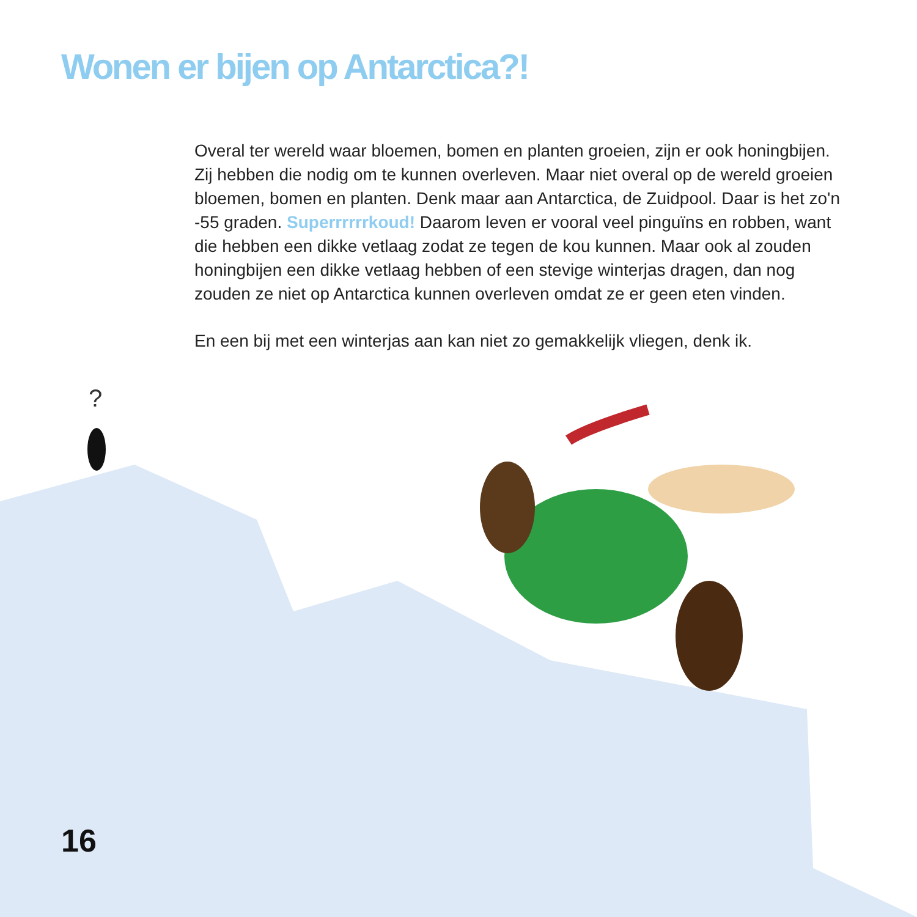?
Wonen er bijen op Antarctica?!
Overal ter wereld waar bloemen, bomen en planten groeien, zijn er ook honingbijen. Zij hebben die nodig om te kunnen overleven. Maar niet overal op de wereld groeien bloemen, bomen en planten. Denk maar aan Antarctica, de Zuidpool. Daar is het zo'n -55 graden. Superrrrrrkoud! Daarom leven er vooral veel pinguïns en robben, want die hebben een dikke vetlaag zodat ze tegen de kou kunnen. Maar ook al zouden honingbijen een dikke vetlaag hebben of een stevige winterjas dragen, dan nog zouden ze niet op Antarctica kunnen overleven omdat ze er geen eten vinden.
En een bij met een winterjas aan kan niet zo gemakkelijk vliegen, denk ik.
16